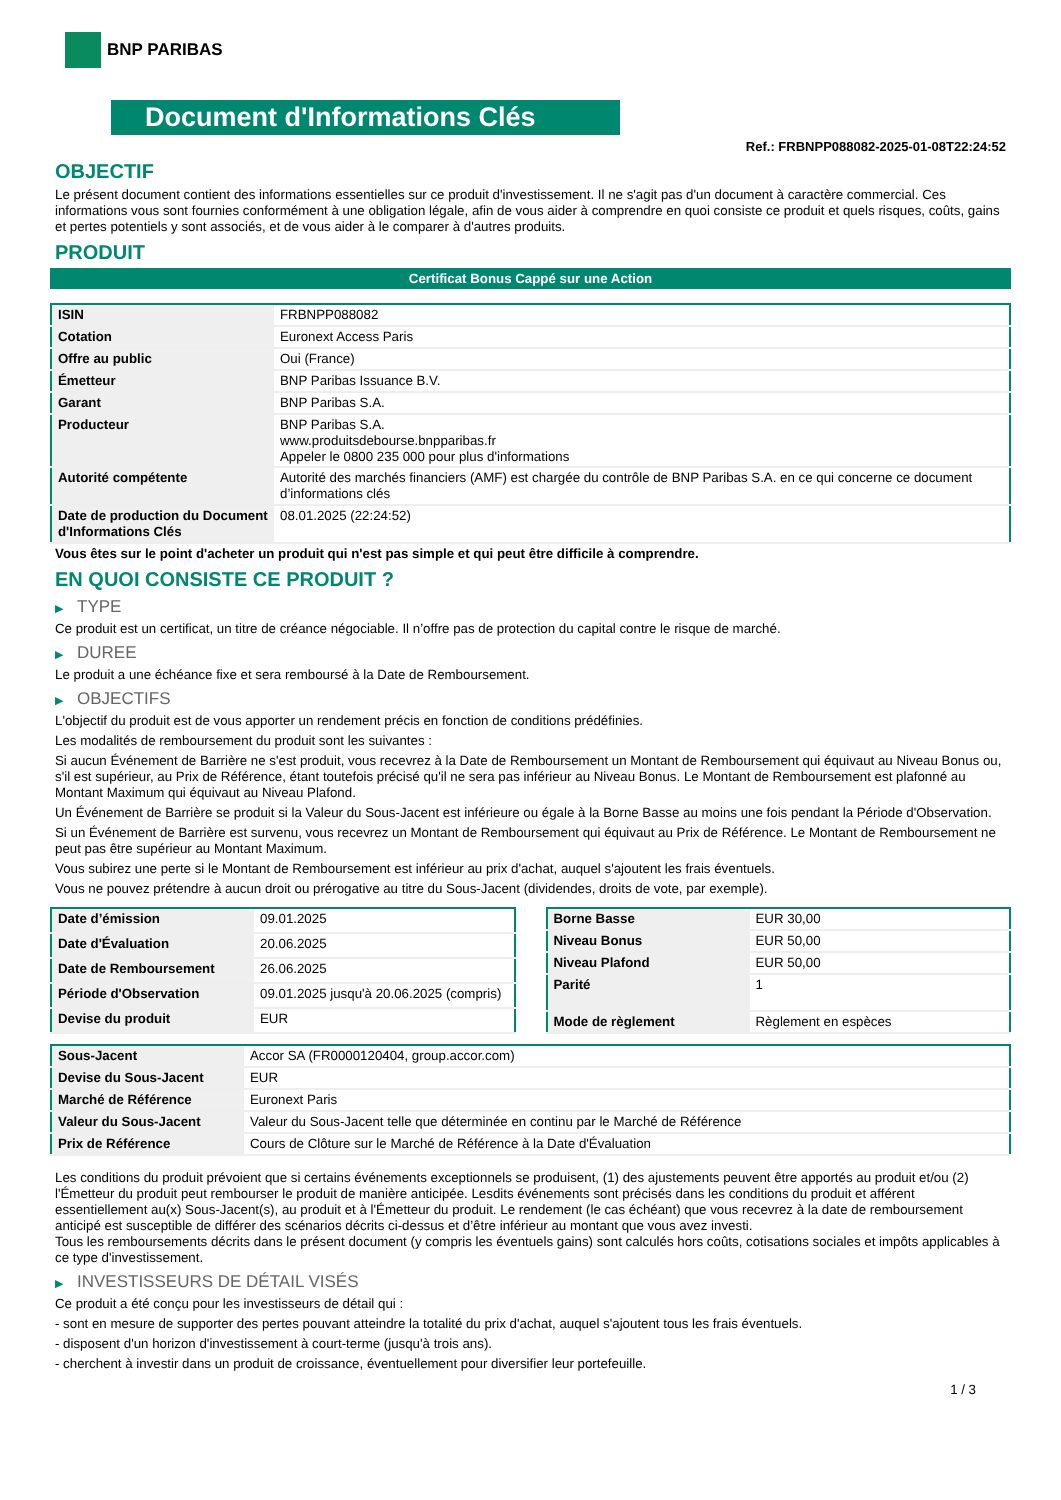BNP PARIBAS
Document d'Informations Clés
Ref.: FRBNPP088082-2025-01-08T22:24:52
OBJECTIF
Le présent document contient des informations essentielles sur ce produit d'investissement. Il ne s'agit pas d'un document à caractère commercial. Ces informations vous sont fournies conformément à une obligation légale, afin de vous aider à comprendre en quoi consiste ce produit et quels risques, coûts, gains et pertes potentiels y sont associés, et de vous aider à le comparer à d'autres produits.
PRODUIT
Certificat Bonus Cappé sur une Action
| ISIN | FRBNPP088082 |
| Cotation | Euronext Access Paris |
| Offre au public | Oui (France) |
| Émetteur | BNP Paribas Issuance B.V. |
| Garant | BNP Paribas S.A. |
| Producteur | BNP Paribas S.A. www.produitsdebourse.bnpparibas.fr Appeler le 0800 235 000 pour plus d'informations |
| Autorité compétente | Autorité des marchés financiers (AMF) est chargée du contrôle de BNP Paribas S.A. en ce qui concerne ce document d’informations clés |
| Date de production du Document d'Informations Clés | 08.01.2025 (22:24:52) |
Vous êtes sur le point d'acheter un produit qui n'est pas simple et qui peut être difficile à comprendre.
EN QUOI CONSISTE CE PRODUIT ?
▶ TYPE
Ce produit est un certificat, un titre de créance négociable. Il n’offre pas de protection du capital contre le risque de marché.
▶ DUREE
Le produit a une échéance fixe et sera remboursé à la Date de Remboursement.
▶ OBJECTIFS
L'objectif du produit est de vous apporter un rendement précis en fonction de conditions prédéfinies.
Les modalités de remboursement du produit sont les suivantes :
Si aucun Événement de Barrière ne s'est produit, vous recevrez à la Date de Remboursement un Montant de Remboursement qui équivaut au Niveau Bonus ou, s'il est supérieur, au Prix de Référence, étant toutefois précisé qu'il ne sera pas inférieur au Niveau Bonus. Le Montant de Remboursement est plafonné au Montant Maximum qui équivaut au Niveau Plafond.
Un Événement de Barrière se produit si la Valeur du Sous-Jacent est inférieure ou égale à la Borne Basse au moins une fois pendant la Période d'Observation.
Si un Événement de Barrière est survenu, vous recevrez un Montant de Remboursement qui équivaut au Prix de Référence. Le Montant de Remboursement ne peut pas être supérieur au Montant Maximum.
Vous subirez une perte si le Montant de Remboursement est inférieur au prix d'achat, auquel s'ajoutent les frais éventuels.
Vous ne pouvez prétendre à aucun droit ou prérogative au titre du Sous-Jacent (dividendes, droits de vote, par exemple).
| Date d’émission | 09.01.2025 |
| Date d'Évaluation | 20.06.2025 |
| Date de Remboursement | 26.06.2025 |
| Période d'Observation | 09.01.2025 jusqu'à 20.06.2025 (compris) |
| Devise du produit | EUR |
| Borne Basse | EUR 30,00 |
| Niveau Bonus | EUR 50,00 |
| Niveau Plafond | EUR 50,00 |
| Parité | 1 |
| Mode de règlement | Règlement en espèces |
| Sous-Jacent | Accor SA (FR0000120404, group.accor.com) |
| Devise du Sous-Jacent | EUR |
| Marché de Référence | Euronext Paris |
| Valeur du Sous-Jacent | Valeur du Sous-Jacent telle que déterminée en continu par le Marché de Référence |
| Prix de Référence | Cours de Clôture sur le Marché de Référence à la Date d'Évaluation |
Les conditions du produit prévoient que si certains événements exceptionnels se produisent, (1) des ajustements peuvent être apportés au produit et/ou (2) l'Émetteur du produit peut rembourser le produit de manière anticipée. Lesdits événements sont précisés dans les conditions du produit et afférent essentiellement au(x) Sous-Jacent(s), au produit et à l'Émetteur du produit. Le rendement (le cas échéant) que vous recevrez à la date de remboursement anticipé est susceptible de différer des scénarios décrits ci-dessus et d’être inférieur au montant que vous avez investi.
Tous les remboursements décrits dans le présent document (y compris les éventuels gains) sont calculés hors coûts, cotisations sociales et impôts applicables à ce type d'investissement.
▶ INVESTISSEURS DE DÉTAIL VISÉS
Ce produit a été conçu pour les investisseurs de détail qui :
- sont en mesure de supporter des pertes pouvant atteindre la totalité du prix d'achat, auquel s'ajoutent tous les frais éventuels.
- disposent d'un horizon d'investissement à court-terme (jusqu'à trois ans).
- cherchent à investir dans un produit de croissance, éventuellement pour diversifier leur portefeuille.
1 / 3